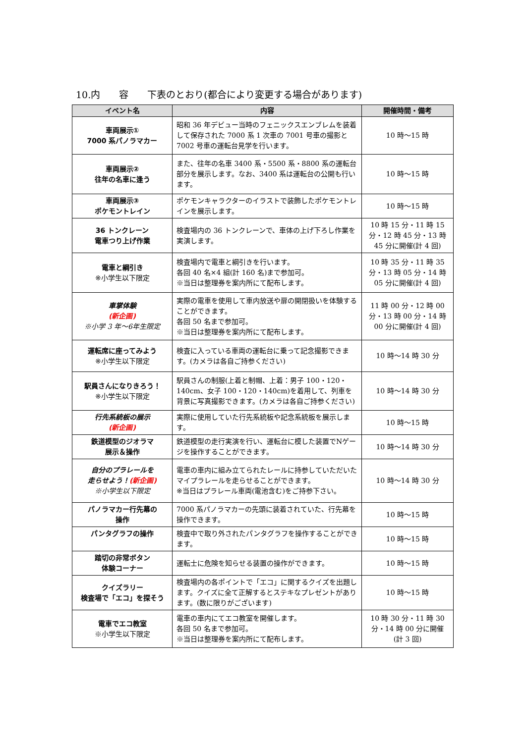10.内　　容　　下表のとおり(都合により変更する場合があります)
| イベント名 | 内容 | 開催時間・備考 |
| --- | --- | --- |
| 車両展示① 7000 系パノラマカー | 昭和 36 年デビュー当時のフェニックスエンブレムを装着して保存された 7000 系 1 次車の 7001 号車の撮影と 7002 号車の運転台見学を行います。 | 10 時～15 時 |
| 車両展示② 往年の名車に逢う | また、往年の名車 3400 系・5500 系・8800 系の運転台部分を展示します。なお、3400 系は運転台の公開も行います。 | 10 時～15 時 |
| 車両展示③ ポケモントレイン | ポケモンキャラクターのイラストで装飾したポケモントレインを展示します。 | 10 時～15 時 |
| 36 トンクレーン 電車つり上げ作業 | 検査場内の 36 トンクレーンで、車体の上げ下ろし作業を実演します。 | 10 時 15 分・11 時 15 分・12 時 45 分・13 時 45 分に開催(計 4 回) |
| 電車と綱引き ※小学生以下限定 | 検査場内で電車と綱引きを行います。 各回 40 名×4 組(計 160 名)まで参加可。 ※当日は整理券を案内所にて配布します。 | 10 時 35 分・11 時 35 分・13 時 05 分・14 時 05 分に開催(計 4 回) |
| 車掌体験 (新企画) ※小学 3 年～6年生限定 | 実際の電車を使用して車内放送や扉の開閉扱いを体験することができます。 各回 50 名まで参加可。 ※当日は整理券を案内所にて配布します。 | 11 時 00 分・12 時 00 分・13 時 00 分・14 時 00 分に開催(計 4 回) |
| 運転席に座ってみよう ※小学生以下限定 | 検査に入っている車両の運転台に乗って記念撮影できます。(カメラは各自ご持参ください) | 10 時～14 時 30 分 |
| 駅員さんになりきろう！ ※小学生以下限定 | 駅員さんの制服(上着と制帽、上着：男子 100・120・140cm、女子 100・120・140cm)を着用して、列車を背景に写真撮影できます。(カメラは各自ご持参ください) | 10 時～14 時 30 分 |
| 行先系統板の展示 (新企画) | 実際に使用していた行先系統板や記念系統板を展示します。 | 10 時～15 時 |
| 鉄道模型のジオラマ 展示＆操作 | 鉄道模型の走行実演を行い、運転台に模した装置でNゲージを操作することができます。 | 10 時～14 時 30 分 |
| 自分のプラレールを 走らせよう！ (新企画) ※小学生以下限定 | 電車の車内に組み立てられたレールに持参していただいたマイプラレールを走らせることができます。 ※当日はプラレール車両(電池含む)をご持参下さい。 | 10 時～14 時 30 分 |
| パノラマカー行先幕の 操作 | 7000 系パノラマカーの先頭に装着されていた、行先幕を操作できます。 | 10 時～15 時 |
| パンタグラフの操作 | 検査中で取り外されたパンタグラフを操作することができます。 | 10 時～15 時 |
| 踏切の非常ボタン 体験コーナー | 運転士に危険を知らせる装置の操作ができます。 | 10 時～15 時 |
| クイズラリー 検査場で「エコ」を探そう | 検査場内の各ポイントで「エコ」に関するクイズを出題します。クイズに全て正解するとステキなプレゼントがあります。(数に限りがございます) | 10 時～15 時 |
| 電車でエコ教室 ※小学生以下限定 | 電車の車内にてエコ教室を開催します。 各回 50 名まで参加可。 ※当日は整理券を案内所にて配布します。 | 10 時 30 分・11 時 30 分・14 時 00 分に開催 (計 3 回) |